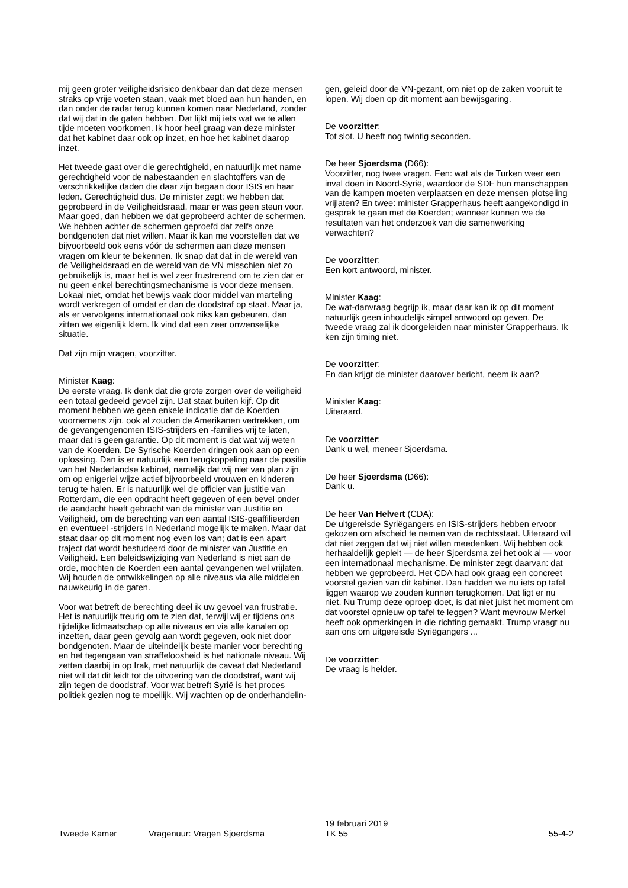mij geen groter veiligheidsrisico denkbaar dan dat deze mensen straks op vrije voeten staan, vaak met bloed aan hun handen, en dan onder de radar terug kunnen komen naar Nederland, zonder dat wij dat in de gaten hebben. Dat lijkt mij iets wat we te allen tijde moeten voorkomen. Ik hoor heel graag van deze minister dat het kabinet daar ook op inzet, en hoe het kabinet daarop inzet.
Het tweede gaat over die gerechtigheid, en natuurlijk met name gerechtigheid voor de nabestaanden en slachtoffers van de verschrikkelijke daden die daar zijn begaan door ISIS en haar leden. Gerechtigheid dus. De minister zegt: we hebben dat geprobeerd in de Veiligheidsraad, maar er was geen steun voor. Maar goed, dan hebben we dat geprobeerd achter de schermen. We hebben achter de schermen geproefd dat zelfs onze bondgenoten dat niet willen. Maar ik kan me voorstellen dat we bijvoorbeeld ook eens vóór de schermen aan deze mensen vragen om kleur te bekennen. Ik snap dat dat in de wereld van de Veiligheidsraad en de wereld van de VN misschien niet zo gebruikelijk is, maar het is wel zeer frustrerend om te zien dat er nu geen enkel berechtingsmechanisme is voor deze mensen. Lokaal niet, omdat het bewijs vaak door middel van marteling wordt verkregen of omdat er dan de doodstraf op staat. Maar ja, als er vervolgens internationaal ook niks kan gebeuren, dan zitten we eigenlijk klem. Ik vind dat een zeer onwenselijke situatie.
Dat zijn mijn vragen, voorzitter.
Minister Kaag:
De eerste vraag. Ik denk dat die grote zorgen over de veiligheid een totaal gedeeld gevoel zijn. Dat staat buiten kijf. Op dit moment hebben we geen enkele indicatie dat de Koerden voornemens zijn, ook al zouden de Amerikanen vertrekken, om de gevangengenomen ISIS-strijders en -families vrij te laten, maar dat is geen garantie. Op dit moment is dat wat wij weten van de Koerden. De Syrische Koerden dringen ook aan op een oplossing. Dan is er natuurlijk een terugkoppeling naar de positie van het Nederlandse kabinet, namelijk dat wij niet van plan zijn om op enigerlei wijze actief bijvoorbeeld vrouwen en kinderen terug te halen. Er is natuurlijk wel de officier van justitie van Rotterdam, die een opdracht heeft gegeven of een bevel onder de aandacht heeft gebracht van de minister van Justitie en Veiligheid, om de berechting van een aantal ISIS-geaffilieerden en eventueel -strijders in Nederland mogelijk te maken. Maar dat staat daar op dit moment nog even los van; dat is een apart traject dat wordt bestudeerd door de minister van Justitie en Veiligheid. Een beleidswijziging van Nederland is niet aan de orde, mochten de Koerden een aantal gevangenen wel vrijlaten. Wij houden de ontwikkelingen op alle niveaus via alle middelen nauwkeurig in de gaten.
Voor wat betreft de berechting deel ik uw gevoel van frustratie. Het is natuurlijk treurig om te zien dat, terwijl wij er tijdens ons tijdelijke lidmaatschap op alle niveaus en via alle kanalen op inzetten, daar geen gevolg aan wordt gegeven, ook niet door bondgenoten. Maar de uiteindelijk beste manier voor berechting en het tegengaan van straffeloosheid is het nationale niveau. Wij zetten daarbij in op Irak, met natuurlijk de caveat dat Nederland niet wil dat dit leidt tot de uitvoering van de doodstraf, want wij zijn tegen de doodstraf. Voor wat betreft Syrië is het proces politiek gezien nog te moeilijk. Wij wachten op de onderhandelin-
gen, geleid door de VN-gezant, om niet op de zaken vooruit te lopen. Wij doen op dit moment aan bewijsgaring.
De voorzitter:
Tot slot. U heeft nog twintig seconden.
De heer Sjoerdsma (D66):
Voorzitter, nog twee vragen. Een: wat als de Turken weer een inval doen in Noord-Syrië, waardoor de SDF hun manschappen van de kampen moeten verplaatsen en deze mensen plotseling vrijlaten? En twee: minister Grapperhaus heeft aangekondigd in gesprek te gaan met de Koerden; wanneer kunnen we de resultaten van het onderzoek van die samenwerking verwachten?
De voorzitter:
Een kort antwoord, minister.
Minister Kaag:
De wat-danvraag begrijp ik, maar daar kan ik op dit moment natuurlijk geen inhoudelijk simpel antwoord op geven. De tweede vraag zal ik doorgeleiden naar minister Grapperhaus. Ik ken zijn timing niet.
De voorzitter:
En dan krijgt de minister daarover bericht, neem ik aan?
Minister Kaag:
Uiteraard.
De voorzitter:
Dank u wel, meneer Sjoerdsma.
De heer Sjoerdsma (D66):
Dank u.
De heer Van Helvert (CDA):
De uitgereisde Syriëgangers en ISIS-strijders hebben ervoor gekozen om afscheid te nemen van de rechtsstaat. Uiteraard wil dat niet zeggen dat wij niet willen meedenken. Wij hebben ook herhaaldelijk gepleit — de heer Sjoerdsma zei het ook al — voor een internationaal mechanisme. De minister zegt daarvan: dat hebben we geprobeerd. Het CDA had ook graag een concreet voorstel gezien van dit kabinet. Dan hadden we nu iets op tafel liggen waarop we zouden kunnen terugkomen. Dat ligt er nu niet. Nu Trump deze oproep doet, is dat niet juist het moment om dat voorstel opnieuw op tafel te leggen? Want mevrouw Merkel heeft ook opmerkingen in die richting gemaakt. Trump vraagt nu aan ons om uitgereisde Syriëgangers ...
De voorzitter:
De vraag is helder.
Tweede Kamer Vragenuur: Vragen Sjoerdsma
19 februari 2019
TK 55
55-4-2